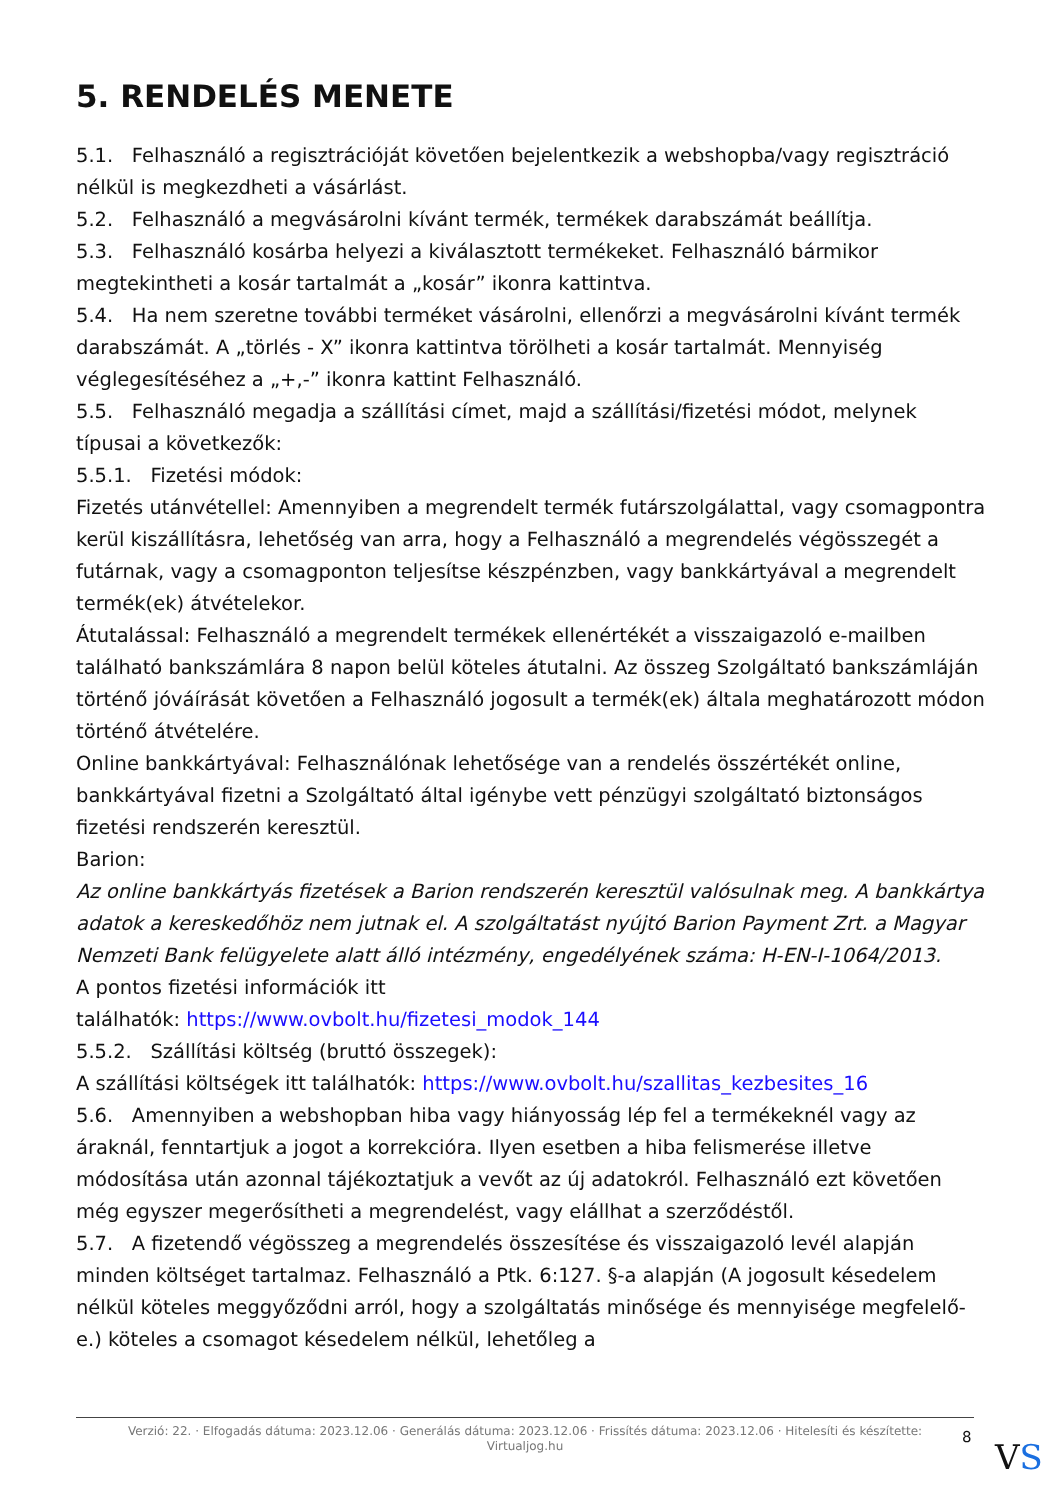5. RENDELÉS MENETE
5.1. Felhasználó a regisztrációját követően bejelentkezik a webshopba/vagy regisztráció nélkül is megkezdheti a vásárlást.
5.2. Felhasználó a megvásárolni kívánt termék, termékek darabszámát beállítja.
5.3. Felhasználó kosárba helyezi a kiválasztott termékeket. Felhasználó bármikor megtekintheti a kosár tartalmát a „kosár” ikonra kattintva.
5.4. Ha nem szeretne további terméket vásárolni, ellenőrzi a megvásárolni kívánt termék darabszámát. A „törlés - X” ikonra kattintva törölheti a kosár tartalmát. Mennyiség véglegesítéséhez a „+,-” ikonra kattint Felhasználó.
5.5. Felhasználó megadja a szállítási címet, majd a szállítási/fizetési módot, melynek típusai a következők:
5.5.1. Fizetési módok:
Fizetés utánvétellel: Amennyiben a megrendelt termék futárszolgálattal, vagy csomagpontra kerül kiszállításra, lehetőség van arra, hogy a Felhasználó a megrendelés végösszegét a futárnak, vagy a csomagponton teljesítse készpénzben, vagy bankkártyával a megrendelt termék(ek) átvételekor.
Átutalással: Felhasználó a megrendelt termékek ellenértékét a visszaigazoló e-mailben található bankszámlára 8 napon belül köteles átutalni. Az összeg Szolgáltató bankszámláján történő jóváírását követően a Felhasználó jogosult a termék(ek) általa meghatározott módon történő átvételére.
Online bankkártyával: Felhasználónak lehetősége van a rendelés összértékét online, bankkártyával fizetni a Szolgáltató által igénybe vett pénzügyi szolgáltató biztonságos fizetési rendszerén keresztül.
Barion:
Az online bankkártyás fizetések a Barion rendszerén keresztül valósulnak meg. A bankkártya adatok a kereskedőhöz nem jutnak el. A szolgáltatást nyújtó Barion Payment Zrt. a Magyar Nemzeti Bank felügyelete alatt álló intézmény, engedélyének száma: H-EN-I-1064/2013.
A pontos fizetési információk itt
találhatók: https://www.ovbolt.hu/fizetesi_modok_144
5.5.2. Szállítási költség (bruttó összegek):
A szállítási költségek itt találhatók: https://www.ovbolt.hu/szallitas_kezbesites_16
5.6. Amennyiben a webshopban hiba vagy hiányosság lép fel a termékeknél vagy az áraknál, fenntartjuk a jogot a korrekcióra. Ilyen esetben a hiba felismerése illetve módosítása után azonnal tájékoztatjuk a vevőt az új adatokról. Felhasználó ezt követően még egyszer megerősítheti a megrendelést, vagy elállhat a szerződéstől.
5.7. A fizetendő végösszeg a megrendelés összesítése és visszaigazoló levél alapján minden költséget tartalmaz. Felhasználó a Ptk. 6:127. §-a alapján (A jogosult késedelem nélkül köteles meggyőződni arról, hogy a szolgáltatás minősége és mennyisége megfelelő-e.) köteles a csomagot késedelem nélkül, lehetőleg a
Verzió: 22. · Elfogadás dátuma: 2023.12.06 · Generálás dátuma: 2023.12.06 · Frissítés dátuma: 2023.12.06 · Hitelesíti és készítette:
Virtualjog.hu
8
VS